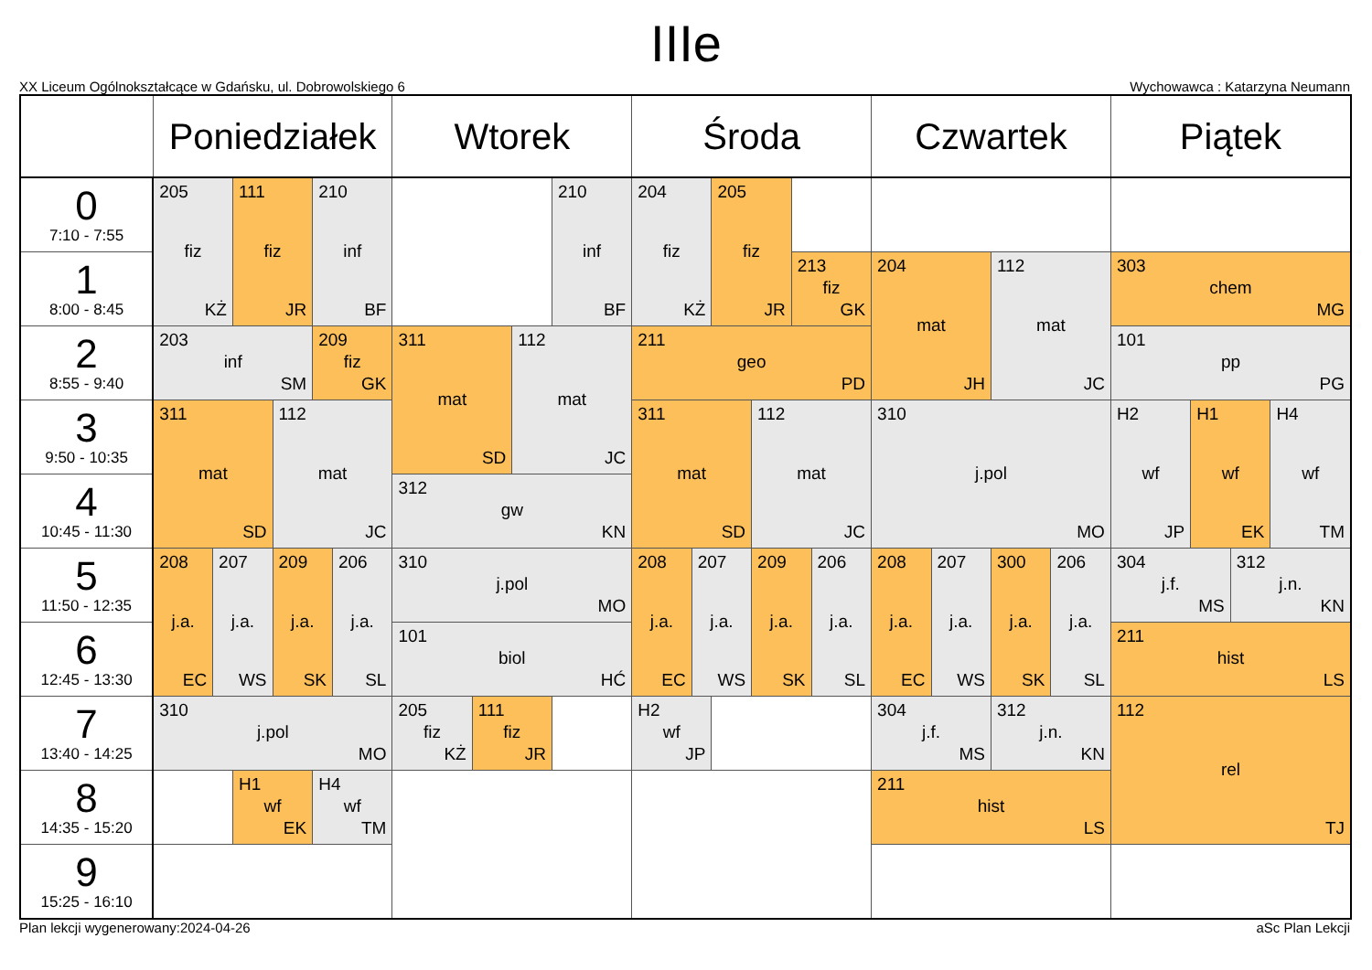IIIe
XX Liceum Ogólnokształcące w Gdańsku, ul. Dobrowolskiego 6 Wychowawca : Katarzyna Neumann
| | Poniedziałek | | | | | | Wtorek | | | | Środa | | | | | | Czwartek | | | | Piątek | | | |
| --- | --- | --- | --- | --- | --- | --- | --- | --- | --- | --- | --- | --- | --- | --- | --- | --- | --- | --- | --- | --- | --- | --- | --- | --- |
| 0 7:10 - 7:55 | 205 fiz KŻ | | 111 fiz JR | | 210 inf BF | | | | | 210 inf BF | 204 fiz KŻ | | 205 fiz JR | | | | | | | | | | | |
| 1 8:00 - 8:45 | | | | | | | | | | | | | | | 213 fiz GK | | 204 mat JH | | 112 mat JC | | 303 chem MG | | | |
| 2 8:55 - 9:40 | 203 inf SM | | | | 209 fiz GK | | 311 mat SD | | 112 mat JC | | 211 geo PD | | | | | | | | | | 101 pp PG | | | |
| 3 9:50 - 10:35 | 311 mat SD | | | 112 mat JC | | | | | | | 311 mat SD | | | 112 mat JC | | | 310 j.pol MO | | | | H2 wf JP | H1 wf EK | | H4 wf TM |
| 4 10:45 - 11:30 | | | | | | | 312 gw KN | | | | | | | | | | | | | | | | | |
| 5 11:50 - 12:35 | 208 j.a. EC | 207 j.a. WS | | 209 j.a. SK | | 206 j.a. SL | 310 j.pol MO | | | | 208 j.a. EC | 207 j.a. WS | | 209 j.a. SK | | 206 j.a. SL | 208 j.a. EC | 207 j.a. WS | 300 j.a. SK | 206 j.a. SL | 304 j.f. MS | | 312 j.n. KN | |
| 6 12:45 - 13:30 | | | | | | | 101 biol HĆ | | | | | | | | | | | | | | 211 hist LS | | | |
| 7 13:40 - 14:25 | 310 j.pol MO | | | | | | 205 fiz KŻ | 111 fiz JR | | | H2 wf JP | | | | | | 304 j.f. MS | | 312 j.n. KN | | 112 rel TJ | | | |
| 8 14:35 - 15:20 | | | H1 wf EK | | H4 wf TM | | | | | | | | | | | | 211 hist LS | | | | | | | |
| 9 15:25 - 16:10 | | | | | | | | | | | | | | | | | | | | | | | | |
Plan lekcji wygenerowany:2024-04-26 aSc Plan Lekcji